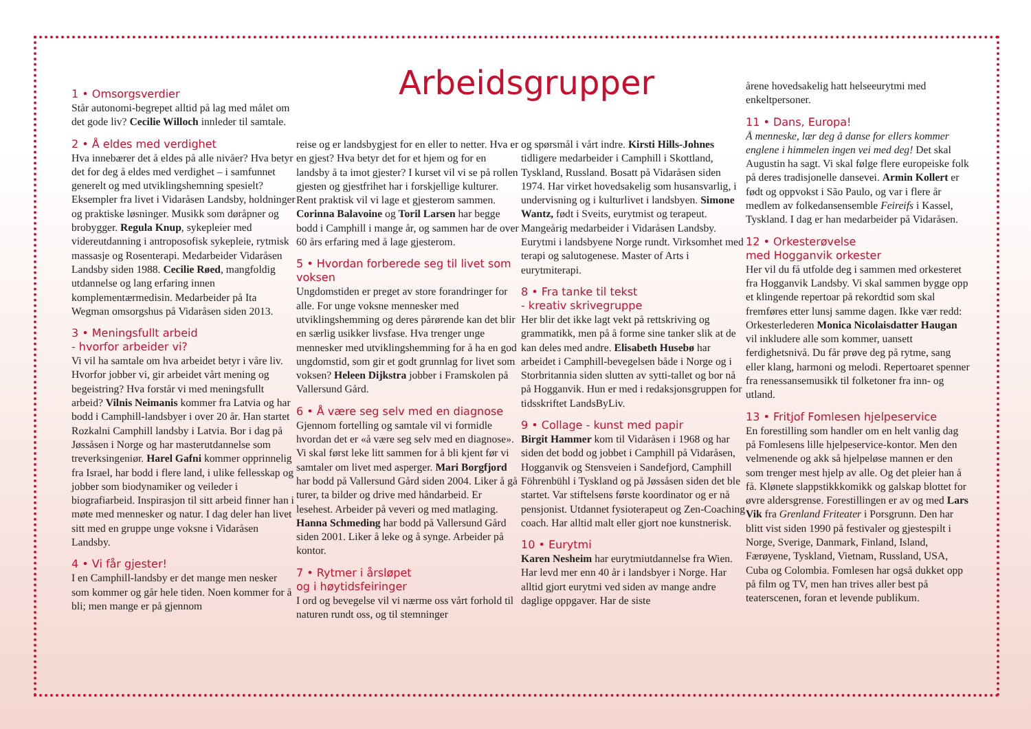Arbeidsgrupper
1 • Omsorgsverdier
Står autonomi-begrepet alltid på lag med målet om det gode liv? Cecilie Willoch innleder til samtale.
2 • Å eldes med verdighet
Hva innebærer det å eldes på alle nivåer? Hva betyr det for deg å eldes med verdighet – i samfunnet generelt og med utviklingshemning spesielt? Eksempler fra livet i Vidaråsen Landsby, holdninger og praktiske løsninger. Musikk som døråpner og brobygger. Regula Knup, sykepleier med videreutdanning i antroposofisk sykepleie, rytmisk massasje og Rosenterapi. Medarbeider Vidaråsen Landsby siden 1988. Cecilie Røed, mangfoldig utdannelse og lang erfaring innen komplementærmedisin. Medarbeider på Ita Wegman omsorgshus på Vidaråsen siden 2013.
3 • Meningsfullt arbeid
- hvorfor arbeider vi?
Vi vil ha samtale om hva arbeidet betyr i våre liv. Hvorfor jobber vi, gir arbeidet vårt mening og begeistring? Hva forstår vi med meningsfullt arbeid? Vilnis Neimanis kommer fra Latvia og har bodd i Camphill-landsbyer i over 20 år. Han startet Rozkalni Camphill landsby i Latvia. Bor i dag på Jøssåsen i Norge og har masterutdannelse som treverksingeniør. Harel Gafni kommer opprinnelig fra Israel, har bodd i flere land, i ulike fellesskap og jobber som biodynamiker og veileder i biografiarbeid. Inspirasjon til sitt arbeid finner han i møte med mennesker og natur. I dag deler han livet sitt med en gruppe unge voksne i Vidaråsen Landsby.
4 • Vi får gjester!
I en Camphill-landsby er det mange men nesker som kommer og går hele tiden. Noen kommer for å bli; men mange er på gjennom
reise og er landsbygjest for en eller to netter. Hva er en gjest? Hva betyr det for et hjem og for en landsby å ta imot gjester? I kurset vil vi se på rollen gjesten og gjestfrihet har i forskjellige kulturer. Rent praktisk vil vi lage et gjesterom sammen. Corinna Balavoine og Toril Larsen har begge bodd i Camphill i mange år, og sammen har de over 60 års erfaring med å lage gjesterom.
5 • Hvordan forberede seg til livet som voksen
Ungdomstiden er preget av store forandringer for alle. For unge voksne mennesker med utviklingshemming og deres pårørende kan det blir en særlig usikker livsfase. Hva trenger unge mennesker med utviklingshemming for å ha en god ungdomstid, som gir et godt grunnlag for livet som voksen? Heleen Dijkstra jobber i Framskolen på Vallersund Gård.
6 • Å være seg selv med en diagnose
Gjennom fortelling og samtale vil vi formidle hvordan det er «å være seg selv med en diagnose». Vi skal først leke litt sammen for å bli kjent før vi samtaler om livet med asperger. Mari Borgfjord har bodd på Vallersund Gård siden 2004. Liker å gå turer, ta bilder og drive med håndarbeid. Er lesehest. Arbeider på veveri og med matlaging. Hanna Schmeding har bodd på Vallersund Gård siden 2001. Liker å leke og å synge. Arbeider på kontor.
7 • Rytmer i årsløpet
og i høytidsfeiringer
I ord og bevegelse vil vi nærme oss vårt forhold til naturen rundt oss, og til stemninger
og spørsmål i vårt indre. Kirsti Hills-Johnes tidligere medarbeider i Camphill i Skottland, Tyskland, Russland. Bosatt på Vidaråsen siden 1974. Har virket hovedsakelig som husansvarlig, i undervisning og i kulturlivet i landsbyen. Simone Wantz, født i Sveits, eurytmist og terapeut. Mangeårig medarbeider i Vidaråsen Landsby. Eurytmi i landsbyene Norge rundt. Virksomhet med terapi og salutogenese. Master of Arts i eurytmiterapi.
8 • Fra tanke til tekst
- kreativ skrivegruppe
Her blir det ikke lagt vekt på rettskriving og grammatikk, men på å forme sine tanker slik at de kan deles med andre. Elisabeth Husebø har arbeidet i Camphill-bevegelsen både i Norge og i Storbritannia siden slutten av sytti-tallet og bor nå på Hogganvik. Hun er med i redaksjonsgruppen for tidsskriftet LandsByLiv.
9 • Collage - kunst med papir
Birgit Hammer kom til Vidaråsen i 1968 og har siden det bodd og jobbet i Camphill på Vidaråsen, Hogganvik og Stensveien i Sandefjord, Camphill Föhrenbühl i Tyskland og på Jøssåsen siden det ble startet. Var stiftelsens første koordinator og er nå pensjonist. Utdannet fysioterapeut og Zen-Coaching coach. Har alltid malt eller gjort noe kunstnerisk.
10 • Eurytmi
Karen Nesheim har eurytmiutdannelse fra Wien. Har levd mer enn 40 år i landsbyer i Norge. Har alltid gjort eurytmi ved siden av mange andre daglige oppgaver. Har de siste
årene hovedsakelig hatt helseeurytmi med enkeltpersoner.
11 • Dans, Europa!
Å menneske, lær deg å danse for ellers kommer englene i himmelen ingen vei med deg! Det skal Augustin ha sagt. Vi skal følge flere europeiske folk på deres tradisjonelle dansevei. Armin Kollert er født og oppvokst i São Paulo, og var i flere år medlem av folkedansensemble Feireifs i Kassel, Tyskland. I dag er han medarbeider på Vidaråsen.
12 • Orkesterøvelse
med Hogganvik orkester
Her vil du få utfolde deg i sammen med orkesteret fra Hogganvik Landsby. Vi skal sammen bygge opp et klingende repertoar på rekordtid som skal fremføres etter lunsj samme dagen. Ikke vær redd: Orkesterlederen Monica Nicolaisdatter Haugan vil inkludere alle som kommer, uansett ferdighetsnivå. Du får prøve deg på rytme, sang eller klang, harmoni og melodi. Repertoaret spenner fra renessansemusikk til folketoner fra inn- og utland.
13 • Fritjof Fomlesen hjelpeservice
En forestilling som handler om en helt vanlig dag på Fomlesens lille hjelpeservice-kontor. Men den velmenende og akk så hjelpeløse mannen er den som trenger mest hjelp av alle. Og det pleier han å få. Klønete slappstikkkomikk og galskap blottet for øvre aldersgrense. Forestillingen er av og med Lars Vik fra Grenland Friteater i Porsgrunn. Den har blitt vist siden 1990 på festivaler og gjestespilt i Norge, Sverige, Danmark, Finland, Island, Færøyene, Tyskland, Vietnam, Russland, USA, Cuba og Colombia. Fomlesen har også dukket opp på film og TV, men han trives aller best på teaterscenen, foran et levende publikum.